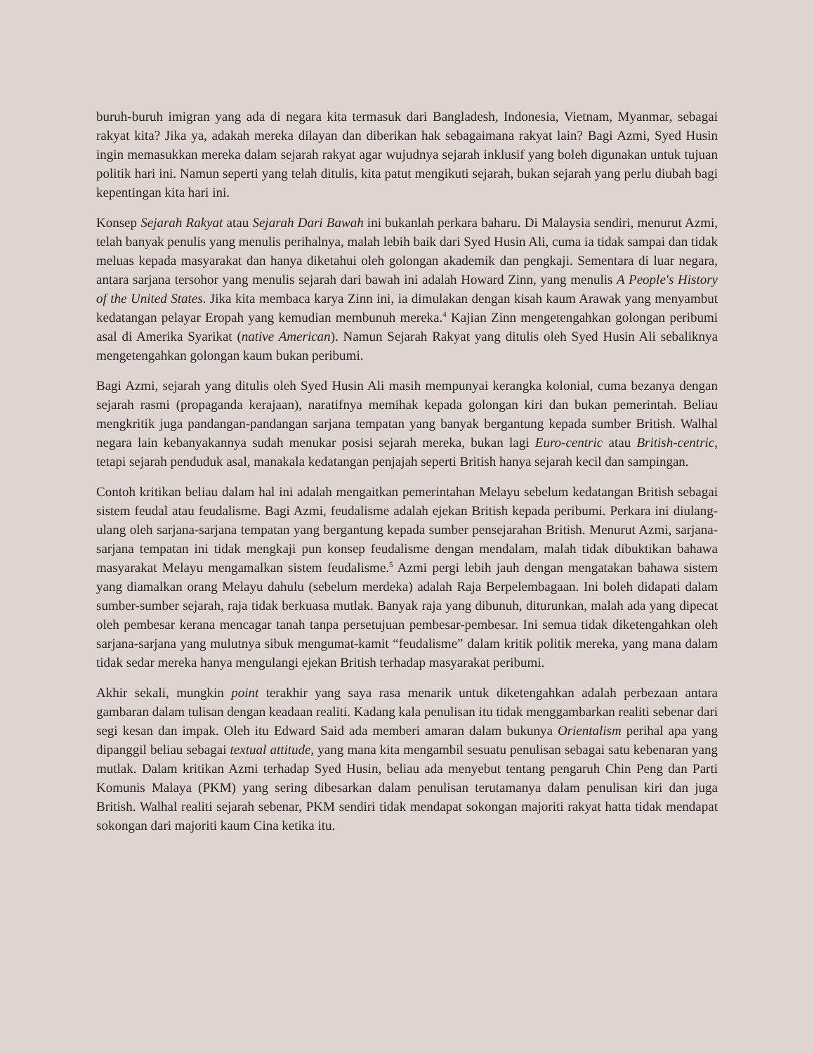buruh-buruh imigran yang ada di negara kita termasuk dari Bangladesh, Indonesia, Vietnam, Myanmar, sebagai rakyat kita? Jika ya, adakah mereka dilayan dan diberikan hak sebagaimana rakyat lain? Bagi Azmi, Syed Husin ingin memasukkan mereka dalam sejarah rakyat agar wujudnya sejarah inklusif yang boleh digunakan untuk tujuan politik hari ini. Namun seperti yang telah ditulis, kita patut mengikuti sejarah, bukan sejarah yang perlu diubah bagi kepentingan kita hari ini.
Konsep Sejarah Rakyat atau Sejarah Dari Bawah ini bukanlah perkara baharu. Di Malaysia sendiri, menurut Azmi, telah banyak penulis yang menulis perihalnya, malah lebih baik dari Syed Husin Ali, cuma ia tidak sampai dan tidak meluas kepada masyarakat dan hanya diketahui oleh golongan akademik dan pengkaji. Sementara di luar negara, antara sarjana tersohor yang menulis sejarah dari bawah ini adalah Howard Zinn, yang menulis A People's History of the United States. Jika kita membaca karya Zinn ini, ia dimulakan dengan kisah kaum Arawak yang menyambut kedatangan pelayar Eropah yang kemudian membunuh mereka.<sup>4</sup> Kajian Zinn mengetengahkan golongan peribumi asal di Amerika Syarikat (native American). Namun Sejarah Rakyat yang ditulis oleh Syed Husin Ali sebaliknya mengetengahkan golongan kaum bukan peribumi.
Bagi Azmi, sejarah yang ditulis oleh Syed Husin Ali masih mempunyai kerangka kolonial, cuma bezanya dengan sejarah rasmi (propaganda kerajaan), naratifnya memihak kepada golongan kiri dan bukan pemerintah. Beliau mengkritik juga pandangan-pandangan sarjana tempatan yang banyak bergantung kepada sumber British. Walhal negara lain kebanyakannya sudah menukar posisi sejarah mereka, bukan lagi Euro-centric atau British-centric, tetapi sejarah penduduk asal, manakala kedatangan penjajah seperti British hanya sejarah kecil dan sampingan.
Contoh kritikan beliau dalam hal ini adalah mengaitkan pemerintahan Melayu sebelum kedatangan British sebagai sistem feudal atau feudalisme. Bagi Azmi, feudalisme adalah ejekan British kepada peribumi. Perkara ini diulang-ulang oleh sarjana-sarjana tempatan yang bergantung kepada sumber pensejarahan British. Menurut Azmi, sarjana-sarjana tempatan ini tidak mengkaji pun konsep feudalisme dengan mendalam, malah tidak dibuktikan bahawa masyarakat Melayu mengamalkan sistem feudalisme.<sup>5</sup> Azmi pergi lebih jauh dengan mengatakan bahawa sistem yang diamalkan orang Melayu dahulu (sebelum merdeka) adalah Raja Berpelembagaan. Ini boleh didapati dalam sumber-sumber sejarah, raja tidak berkuasa mutlak. Banyak raja yang dibunuh, diturunkan, malah ada yang dipecat oleh pembesar kerana mencagar tanah tanpa persetujuan pembesar-pembesar. Ini semua tidak diketengahkan oleh sarjana-sarjana yang mulutnya sibuk mengumat-kamit “feudalisme” dalam kritik politik mereka, yang mana dalam tidak sedar mereka hanya mengulangi ejekan British terhadap masyarakat peribumi.
Akhir sekali, mungkin point terakhir yang saya rasa menarik untuk diketengahkan adalah perbezaan antara gambaran dalam tulisan dengan keadaan realiti. Kadang kala penulisan itu tidak menggambarkan realiti sebenar dari segi kesan dan impak. Oleh itu Edward Said ada memberi amaran dalam bukunya Orientalism perihal apa yang dipanggil beliau sebagai textual attitude, yang mana kita mengambil sesuatu penulisan sebagai satu kebenaran yang mutlak. Dalam kritikan Azmi terhadap Syed Husin, beliau ada menyebut tentang pengaruh Chin Peng dan Parti Komunis Malaya (PKM) yang sering dibesarkan dalam penulisan terutamanya dalam penulisan kiri dan juga British. Walhal realiti sejarah sebenar, PKM sendiri tidak mendapat sokongan majoriti rakyat hatta tidak mendapat sokongan dari majoriti kaum Cina ketika itu.